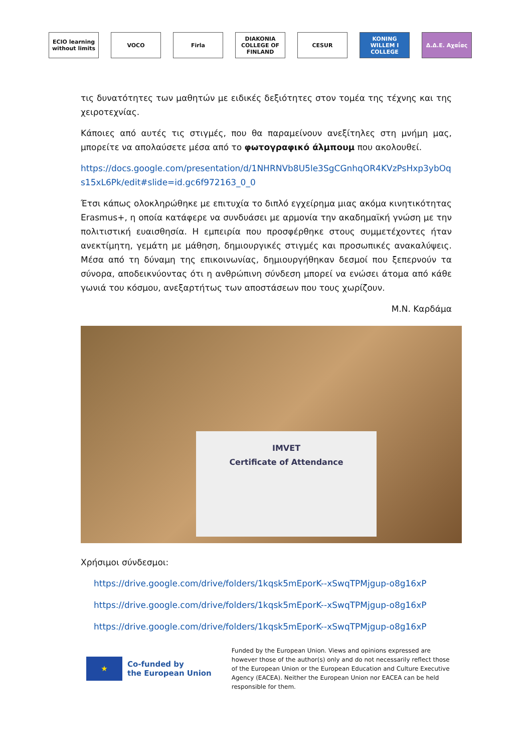ECIO learning without limits
VOCO Firla
DIAKONIA COLLEGE OF FINLAND
CESUR
KONING WILLEM I COLLEGE
Δ.Δ.Ε. Αχαΐας
τις δυνατότητες των μαθητών με ειδικές δεξιότητες στον τομέα της τέχνης και της χειροτεχνίας.
Κάποιες από αυτές τις στιγμές, που θα παραμείνουν ανεξίτηλες στη μνήμη μας, μπορείτε να απολαύσετε μέσα από το φωτογραφικό άλμπουμ που ακολουθεί.
https://docs.google.com/presentation/d/1NHRNVb8U5le3SgCGnhqOR4KVzPsHxp3ybOqs15xL6Pk/edit#slide=id.gc6f972163_0_0
Έτσι κάπως ολοκληρώθηκε με επιτυχία το διπλό εγχείρημα μιας ακόμα κινητικότητας Erasmus+, η οποία κατάφερε να συνδυάσει με αρμονία την ακαδημαϊκή γνώση με την πολιτιστική ευαισθησία. Η εμπειρία που προσφέρθηκε στους συμμετέχοντες ήταν ανεκτίμητη, γεμάτη με μάθηση, δημιουργικές στιγμές και προσωπικές ανακαλύψεις. Μέσα από τη δύναμη της επικοινωνίας, δημιουργήθηκαν δεσμοί που ξεπερνούν τα σύνορα, αποδεικνύοντας ότι η ανθρώπινη σύνδεση μπορεί να ενώσει άτομα από κάθε γωνιά του κόσμου, ανεξαρτήτως των αποστάσεων που τους χωρίζουν.
Μ.Ν. Καρδάμα
IMVET
Certificate of Attendance
Χρήσιμοι σύνδεσμοι:
https://drive.google.com/drive/folders/1kqsk5mEporK--xSwqTPMjgup-o8g16xP
https://drive.google.com/drive/folders/1kqsk5mEporK--xSwqTPMjgup-o8g16xP
https://drive.google.com/drive/folders/1kqsk5mEporK--xSwqTPMjgup-o8g16xP
★
Co-funded by
the European Union
Funded by the European Union. Views and opinions expressed are however those of the author(s) only and do not necessarily reflect those of the European Union or the European Education and Culture Executive Agency (EACEA). Neither the European Union nor EACEA can be held responsible for them.